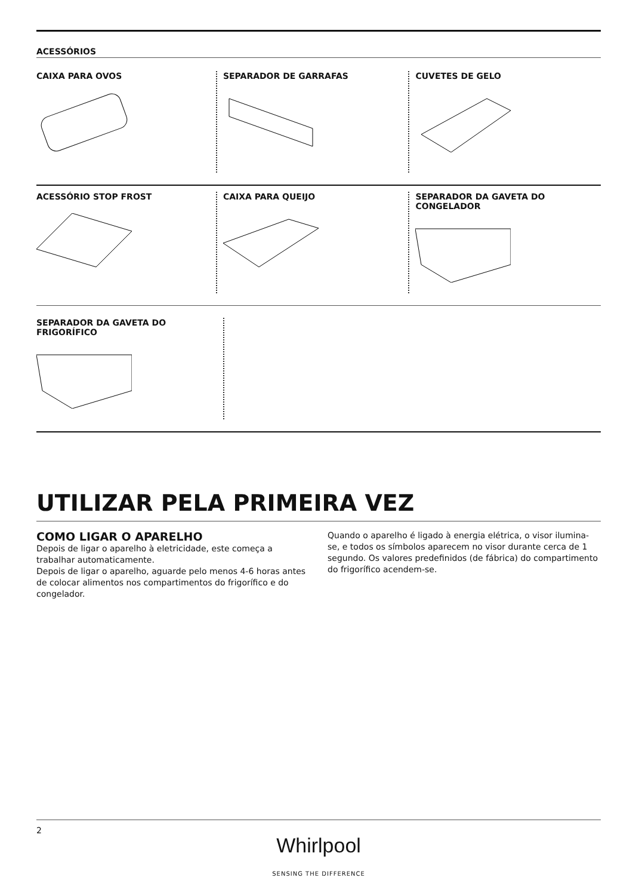ACESSÓRIOS
CAIXA PARA OVOS SEPARADOR DE GARRAFAS CUVETES DE GELO
ACESSÓRIO STOP FROST CAIXA PARA QUEIJO SEPARADOR DA GAVETA DO CONGELADOR
SEPARADOR DA GAVETA DO FRIGORÍFICO
UTILIZAR PELA PRIMEIRA VEZ
COMO LIGAR O APARELHO
Depois de ligar o aparelho à eletricidade, este começa a trabalhar automaticamente.
Depois de ligar o aparelho, aguarde pelo menos 4-6 horas antes de colocar alimentos nos compartimentos do frigorífico e do congelador.
Quando o aparelho é ligado à energia elétrica, o visor ilumina-se, e todos os símbolos aparecem no visor durante cerca de 1 segundo. Os valores predefinidos (de fábrica) do compartimento do frigorífico acendem-se.
2
Whirlpool
SENSING THE DIFFERENCE